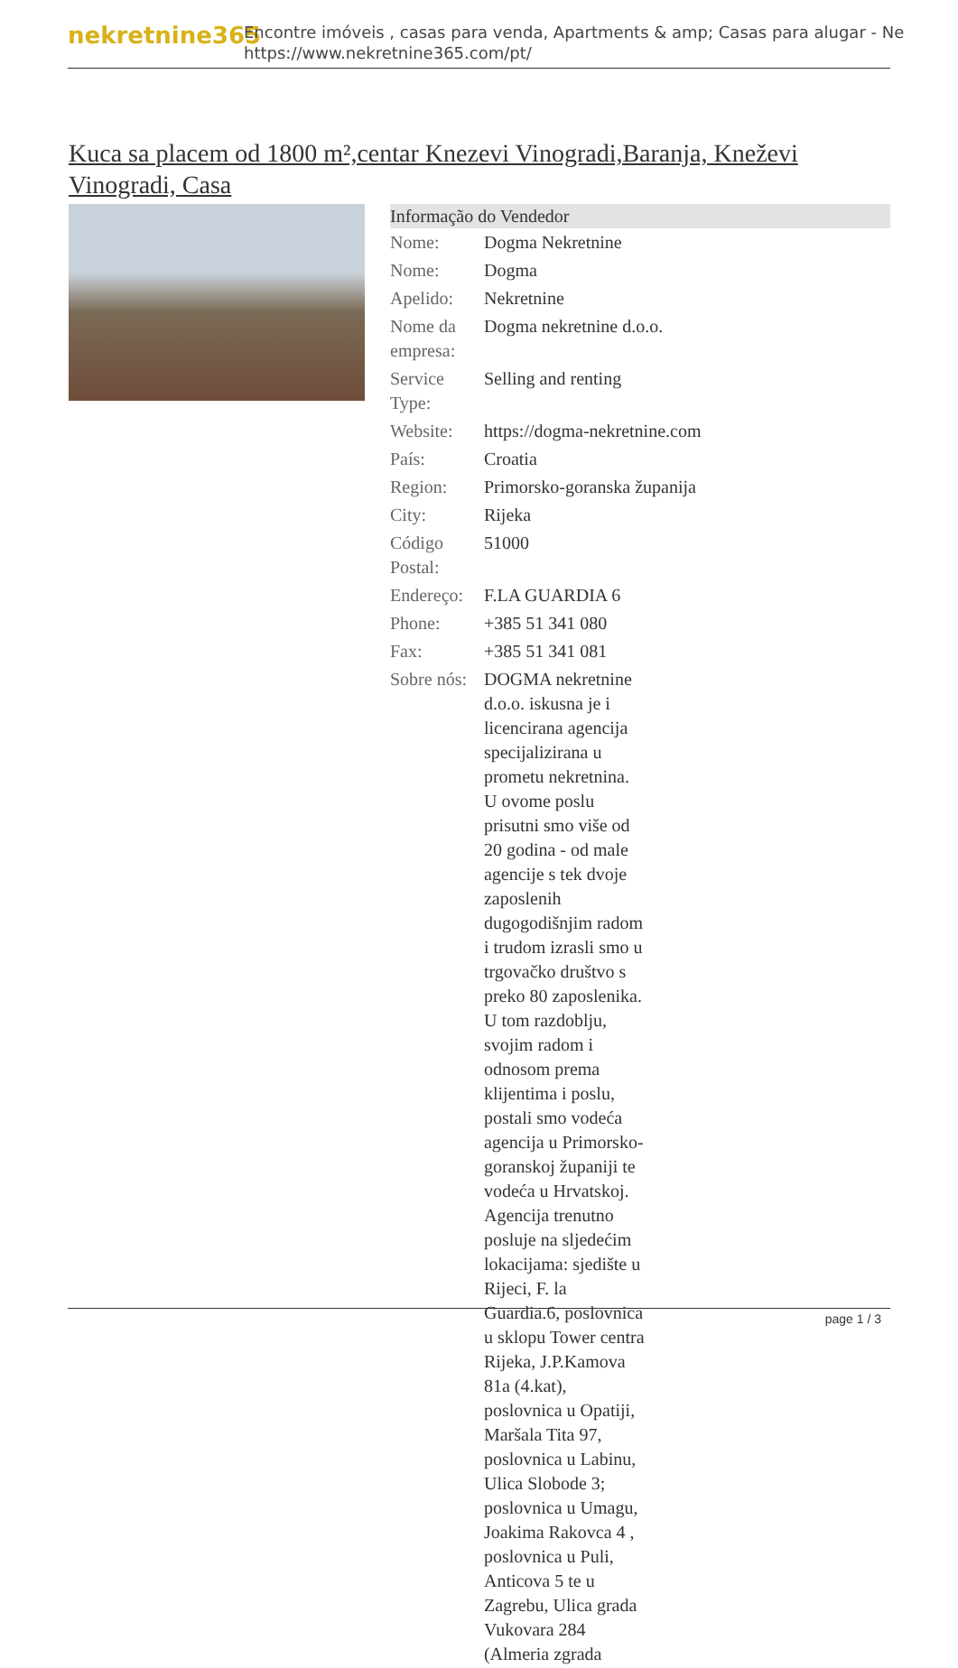nekretnine365
Encontre imóveis , casas para venda, Apartments & amp; Casas para alugar - Ne
https://www.nekretnine365.com/pt/
Kuca sa placem od 1800 m²,centar Knezevi Vinogradi,Baranja, Kneževi Vinogradi, Casa
| Informação do Vendedor | |
| --- | --- |
| Nome: | Dogma Nekretnine |
| Nome: | Dogma |
| Apelido: | Nekretnine |
| Nome da empresa: | Dogma nekretnine d.o.o. |
| Service Type: | Selling and renting |
| Website: | https://dogma-nekretnine.com |
| País: | Croatia |
| Region: | Primorsko-goranska županija |
| City: | Rijeka |
| Código Postal: | 51000 |
| Endereço: | F.LA GUARDIA 6 |
| Phone: | +385 51 341 080 |
| Fax: | +385 51 341 081 |
| Sobre nós: | DOGMA nekretnine d.o.o. iskusna je i licencirana agencija specijalizirana u prometu nekretnina. U ovome poslu prisutni smo više od 20 godina - od male agencije s tek dvoje zaposlenih dugogodišnjim radom i trudom izrasli smo u trgovačko društvo s preko 80 zaposlenika. U tom razdoblju, svojim radom i odnosom prema klijentima i poslu, postali smo vodeća agencija u Primorsko-goranskoj županiji te vodeća u Hrvatskoj. Agencija trenutno posluje na sljedećim lokacijama: sjedište u Rijeci, F. la Guardia.6, poslovnica u sklopu Tower centra Rijeka, J.P.Kamova 81a (4.kat), poslovnica u Opatiji, Maršala Tita 97, poslovnica u Labinu, Ulica Slobode 3; poslovnica u Umagu, Joakima Rakovca 4 , poslovnica u Puli, Anticova 5 te u Zagrebu, Ulica grada Vukovara 284 (Almeria zgrada |
page 1 / 3